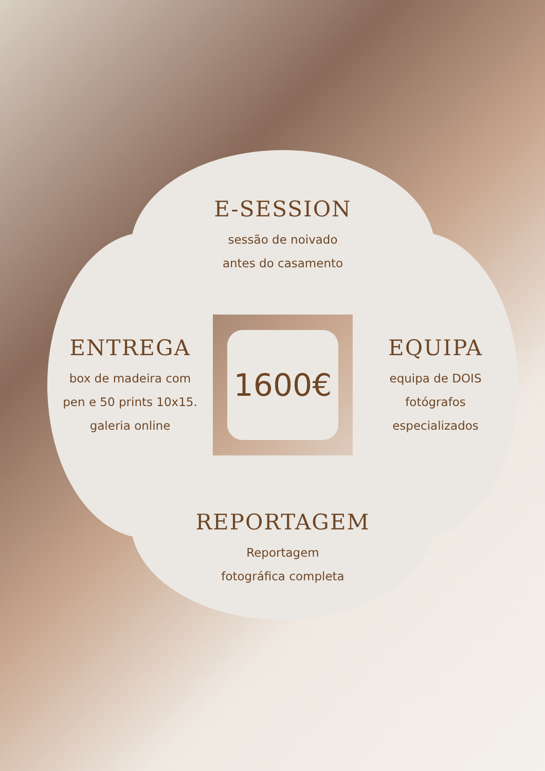E-SESSION
sessão de noivado
antes do casamento
ENTREGA
box de madeira com
pen e 50 prints 10x15.
galeria online
1600€
EQUIPA
equipa de DOIS
fotógrafos
especializados
REPORTAGEM
Reportagem
fotográfica completa